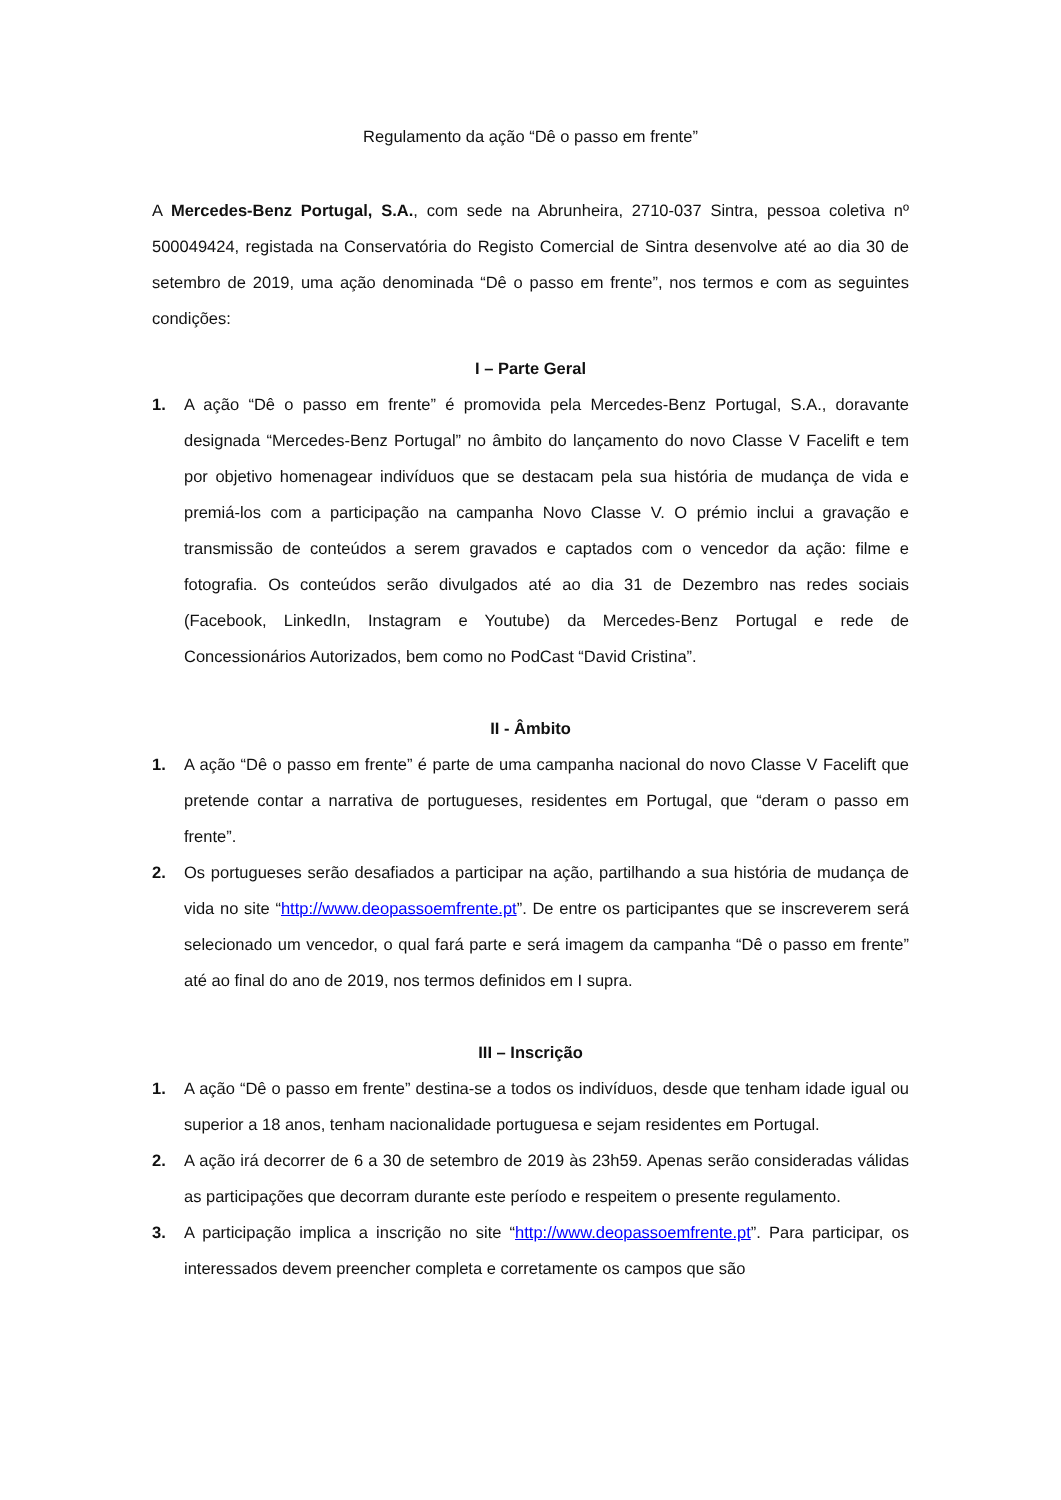Regulamento da ação “Dê o passo em frente”
A Mercedes-Benz Portugal, S.A., com sede na Abrunheira, 2710-037 Sintra, pessoa coletiva nº 500049424, registada na Conservatória do Registo Comercial de Sintra desenvolve até ao dia 30 de setembro de 2019, uma ação denominada “Dê o passo em frente”, nos termos e com as seguintes condições:
I – Parte Geral
1. A ação “Dê o passo em frente” é promovida pela Mercedes-Benz Portugal, S.A., doravante designada “Mercedes-Benz Portugal” no âmbito do lançamento do novo Classe V Facelift e tem por objetivo homenagear indivíduos que se destacam pela sua história de mudança de vida e premiá-los com a participação na campanha Novo Classe V. O prémio inclui a gravação e transmissão de conteúdos a serem gravados e captados com o vencedor da ação: filme e fotografia. Os conteúdos serão divulgados até ao dia 31 de Dezembro nas redes sociais (Facebook, LinkedIn, Instagram e Youtube) da Mercedes-Benz Portugal e rede de Concessionários Autorizados, bem como no PodCast “David Cristina”.
II - Âmbito
1. A ação “Dê o passo em frente” é parte de uma campanha nacional do novo Classe V Facelift que pretende contar a narrativa de portugueses, residentes em Portugal, que “deram o passo em frente”.
2. Os portugueses serão desafiados a participar na ação, partilhando a sua história de mudança de vida no site “http://www.deopassoemfrente.pt”. De entre os participantes que se inscreverem será selecionado um vencedor, o qual fará parte e será imagem da campanha “Dê o passo em frente” até ao final do ano de 2019, nos termos definidos em I supra.
III – Inscrição
1. A ação “Dê o passo em frente” destina-se a todos os indivíduos, desde que tenham idade igual ou superior a 18 anos, tenham nacionalidade portuguesa e sejam residentes em Portugal.
2. A ação irá decorrer de 6 a 30 de setembro de 2019 às 23h59. Apenas serão consideradas válidas as participações que decorram durante este período e respeitem o presente regulamento.
3. A participação implica a inscrição no site “http://www.deopassoemfrente.pt”. Para participar, os interessados devem preencher completa e corretamente os campos que são